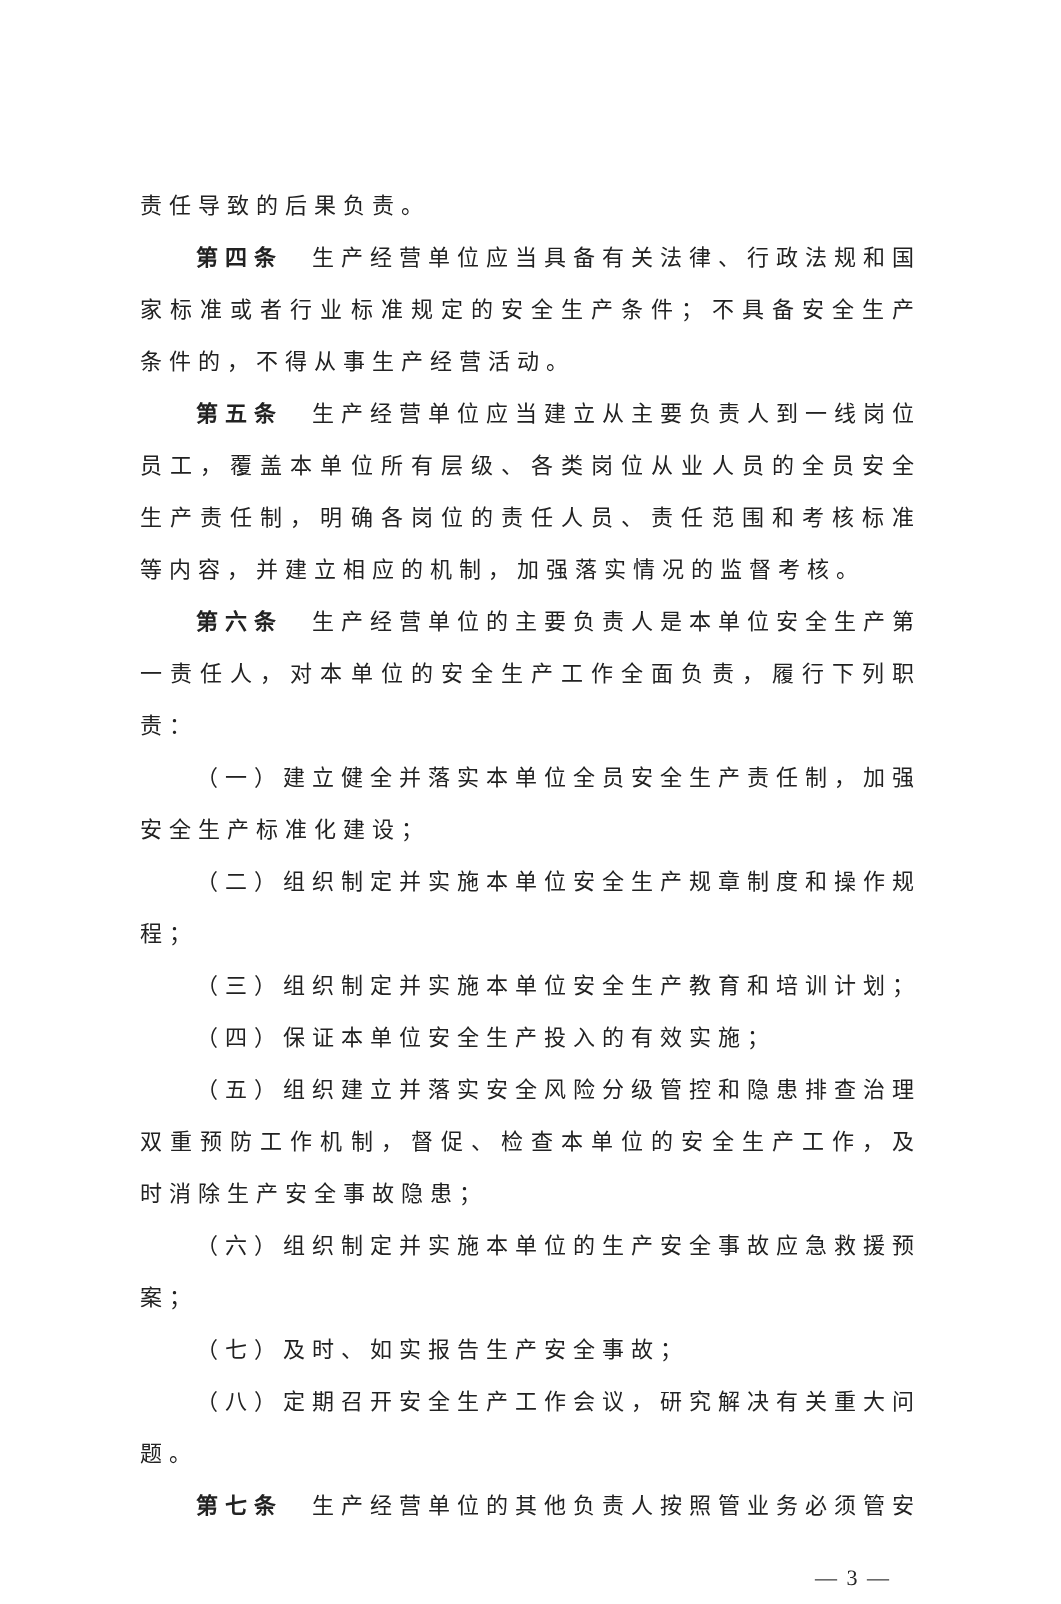责任导致的后果负责。
第四条　生产经营单位应当具备有关法律、行政法规和国家标准或者行业标准规定的安全生产条件；不具备安全生产条件的，不得从事生产经营活动。
第五条　生产经营单位应当建立从主要负责人到一线岗位员工，覆盖本单位所有层级、各类岗位从业人员的全员安全生产责任制，明确各岗位的责任人员、责任范围和考核标准等内容，并建立相应的机制，加强落实情况的监督考核。
第六条　生产经营单位的主要负责人是本单位安全生产第一责任人，对本单位的安全生产工作全面负责，履行下列职责：
（一）建立健全并落实本单位全员安全生产责任制，加强安全生产标准化建设；
（二）组织制定并实施本单位安全生产规章制度和操作规程；
（三）组织制定并实施本单位安全生产教育和培训计划；
（四）保证本单位安全生产投入的有效实施；
（五）组织建立并落实安全风险分级管控和隐患排查治理双重预防工作机制，督促、检查本单位的安全生产工作，及时消除生产安全事故隐患；
（六）组织制定并实施本单位的生产安全事故应急救援预案；
（七）及时、如实报告生产安全事故；
（八）定期召开安全生产工作会议，研究解决有关重大问题。
第七条　生产经营单位的其他负责人按照管业务必须管安
— 3 —